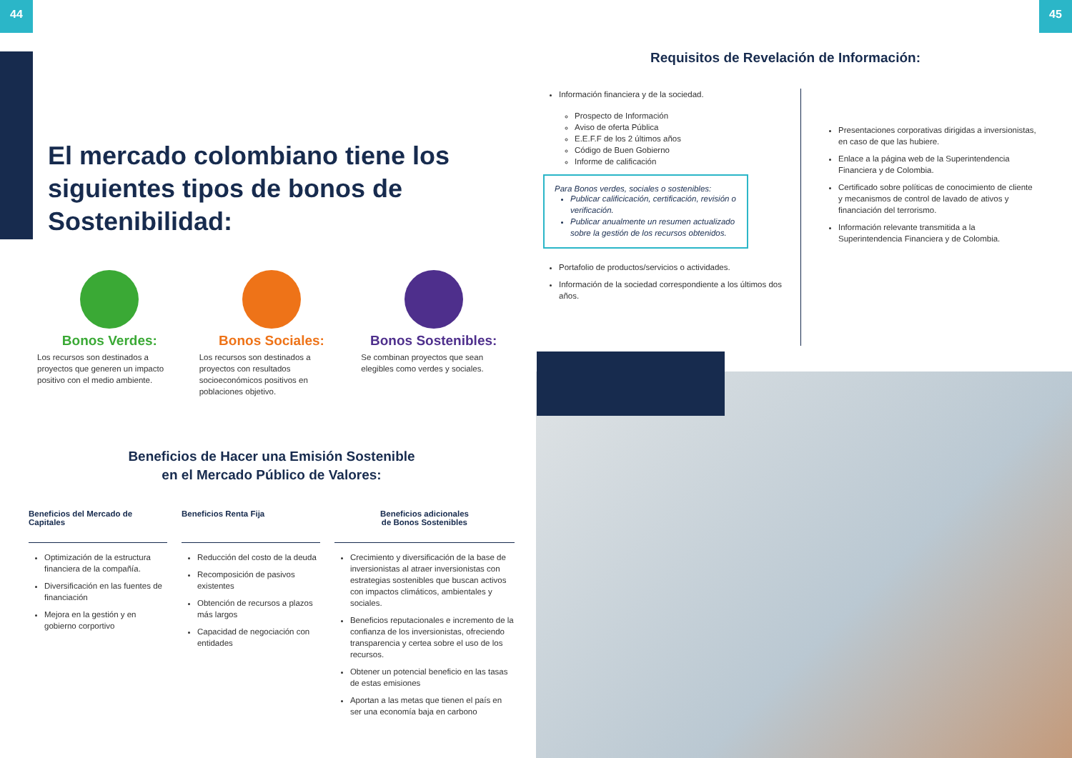44 45
El mercado colombiano tiene los siguientes tipos de bonos de Sostenibilidad:
Bonos Verdes:
Los recursos son destinados a proyectos que generen un impacto positivo con el medio ambiente.
Bonos Sociales:
Los recursos son destinados a proyectos con resultados socioeconómicos positivos en poblaciones objetivo.
Bonos Sostenibles:
Se combinan proyectos que sean elegibles como verdes y sociales.
Beneficios de Hacer una Emisión Sostenible
en el Mercado Público de Valores:
Beneficios del Mercado de Capitales
Optimización de la estructura financiera de la compañía.
Diversificación en las fuentes de financiación
Mejora en la gestión y en gobierno corportivo
Beneficios Renta Fija
Reducción del costo de la deuda
Recomposición de pasivos existentes
Obtención de recursos a plazos más largos
Capacidad de negociación con entidades
Beneficios adicionales
de Bonos Sostenibles
Crecimiento y diversificación de la base de inversionistas al atraer inversionistas con estrategias sostenibles que buscan activos con impactos climáticos, ambientales y sociales.
Beneficios reputacionales e incremento de la confianza de los inversionistas, ofreciendo transparencia y certea sobre el uso de los recursos.
Obtener un potencial beneficio en las tasas de estas emisiones
Aportan a las metas que tienen el país en ser una economía baja en carbono
Requisitos de Revelación de Información:
Información financiera y de la sociedad.
Prospecto de Información
Aviso de oferta Pública
E.E.F.F de los 2 últimos años
Código de Buen Gobierno
Informe de calificación
Para Bonos verdes, sociales o sostenibles:
Publicar calificicación, certificación, revisión o verificación.
Publicar anualmente un resumen actualizado sobre la gestión de los recursos obtenidos.
Portafolio de productos/servicios o actividades.
Información de la sociedad correspondiente a los últimos dos años.
Presentaciones corporativas dirigidas a inversionistas, en caso de que las hubiere.
Enlace a la página web de la Superintendencia Financiera y de Colombia.
Certificado sobre políticas de conocimiento de cliente y mecanismos de control de lavado de ativos y financiación del terrorismo.
Información relevante transmitida a la Superintendencia Financiera y de Colombia.